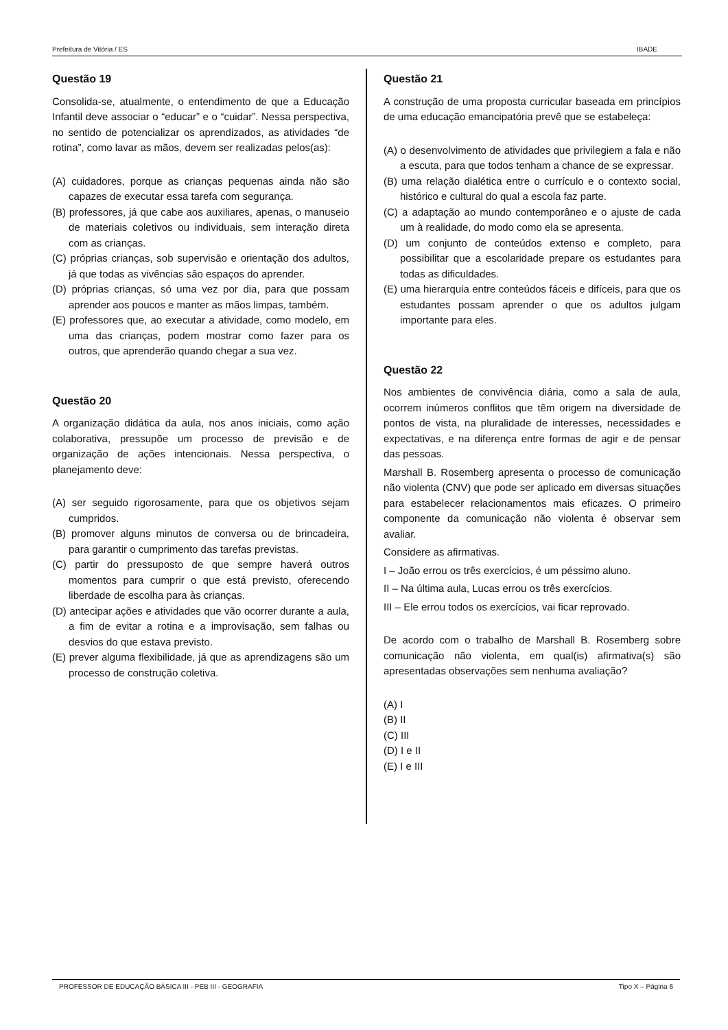Prefeitura de Vitória / ES IBADE
Questão 19
Consolida-se, atualmente, o entendimento de que a Educação Infantil deve associar o “educar” e o “cuidar”. Nessa perspectiva, no sentido de potencializar os aprendizados, as atividades “de rotina”, como lavar as mãos, devem ser realizadas pelos(as):
(A) cuidadores, porque as crianças pequenas ainda não são capazes de executar essa tarefa com segurança.
(B) professores, já que cabe aos auxiliares, apenas, o manuseio de materiais coletivos ou individuais, sem interação direta com as crianças.
(C) próprias crianças, sob supervisão e orientação dos adultos, já que todas as vivências são espaços do aprender.
(D) próprias crianças, só uma vez por dia, para que possam aprender aos poucos e manter as mãos limpas, também.
(E) professores que, ao executar a atividade, como modelo, em uma das crianças, podem mostrar como fazer para os outros, que aprenderão quando chegar a sua vez.
Questão 20
A organização didática da aula, nos anos iniciais, como ação colaborativa, pressupõe um processo de previsão e de organização de ações intencionais. Nessa perspectiva, o planejamento deve:
(A) ser seguido rigorosamente, para que os objetivos sejam cumpridos.
(B) promover alguns minutos de conversa ou de brincadeira, para garantir o cumprimento das tarefas previstas.
(C) partir do pressuposto de que sempre haverá outros momentos para cumprir o que está previsto, oferecendo liberdade de escolha para às crianças.
(D) antecipar ações e atividades que vão ocorrer durante a aula, a fim de evitar a rotina e a improvisação, sem falhas ou desvios do que estava previsto.
(E) prever alguma flexibilidade, já que as aprendizagens são um processo de construção coletiva.
Questão 21
A construção de uma proposta curricular baseada em princípios de uma educação emancipatória prevê que se estabeleça:
(A) o desenvolvimento de atividades que privilegiem a fala e não a escuta, para que todos tenham a chance de se expressar.
(B) uma relação dialética entre o currículo e o contexto social, histórico e cultural do qual a escola faz parte.
(C) a adaptação ao mundo contemporâneo e o ajuste de cada um à realidade, do modo como ela se apresenta.
(D) um conjunto de conteúdos extenso e completo, para possibilitar que a escolaridade prepare os estudantes para todas as dificuldades.
(E) uma hierarquia entre conteúdos fáceis e difíceis, para que os estudantes possam aprender o que os adultos julgam importante para eles.
Questão 22
Nos ambientes de convivência diária, como a sala de aula, ocorrem inúmeros conflitos que têm origem na diversidade de pontos de vista, na pluralidade de interesses, necessidades e expectativas, e na diferença entre formas de agir e de pensar das pessoas.
Marshall B. Rosemberg apresenta o processo de comunicação não violenta (CNV) que pode ser aplicado em diversas situações para estabelecer relacionamentos mais eficazes. O primeiro componente da comunicação não violenta é observar sem avaliar.
Considere as afirmativas.
I – João errou os três exercícios, é um péssimo aluno.
II – Na última aula, Lucas errou os três exercícios.
III – Ele errou todos os exercícios, vai ficar reprovado.
De acordo com o trabalho de Marshall B. Rosemberg sobre comunicação não violenta, em qual(is) afirmativa(s) são apresentadas observações sem nenhuma avaliação?
(A) I
(B) II
(C) III
(D) I e II
(E) I e III
PROFESSOR DE EDUCAÇÃO BÁSICA III - PEB III - GEOGRAFIA Tipo X – Página 6